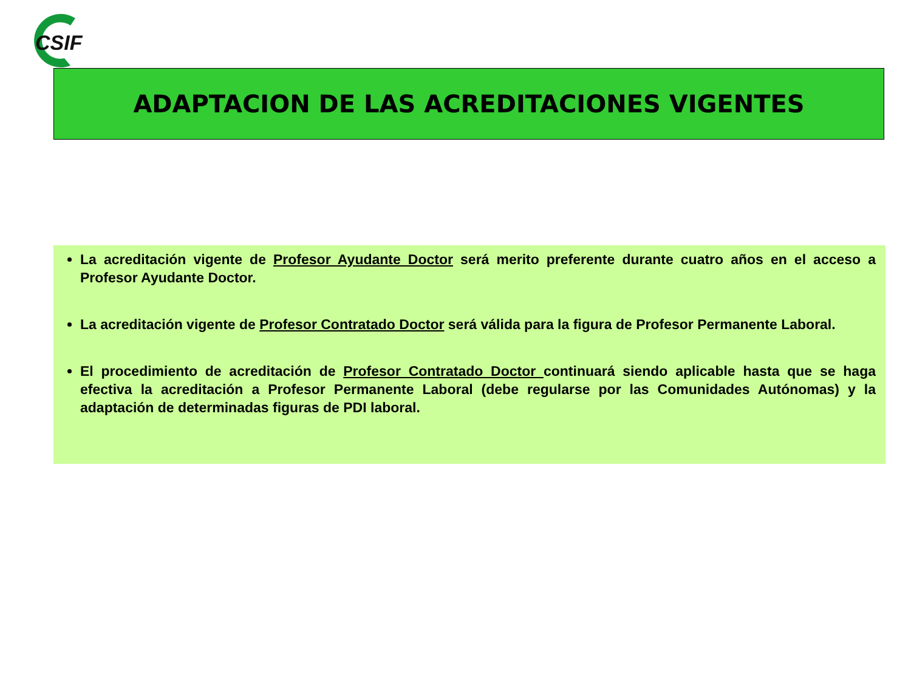CSIF
ADAPTACION DE LAS ACREDITACIONES VIGENTES
La acreditación vigente de Profesor Ayudante Doctor será merito preferente durante cuatro años en el acceso a Profesor Ayudante Doctor.
La acreditación vigente de Profesor Contratado Doctor será válida para la figura de Profesor Permanente Laboral.
El procedimiento de acreditación de Profesor Contratado Doctor continuará siendo aplicable hasta que se haga efectiva la acreditación a Profesor Permanente Laboral (debe regularse por las Comunidades Autónomas) y la adaptación de determinadas figuras de PDI laboral.